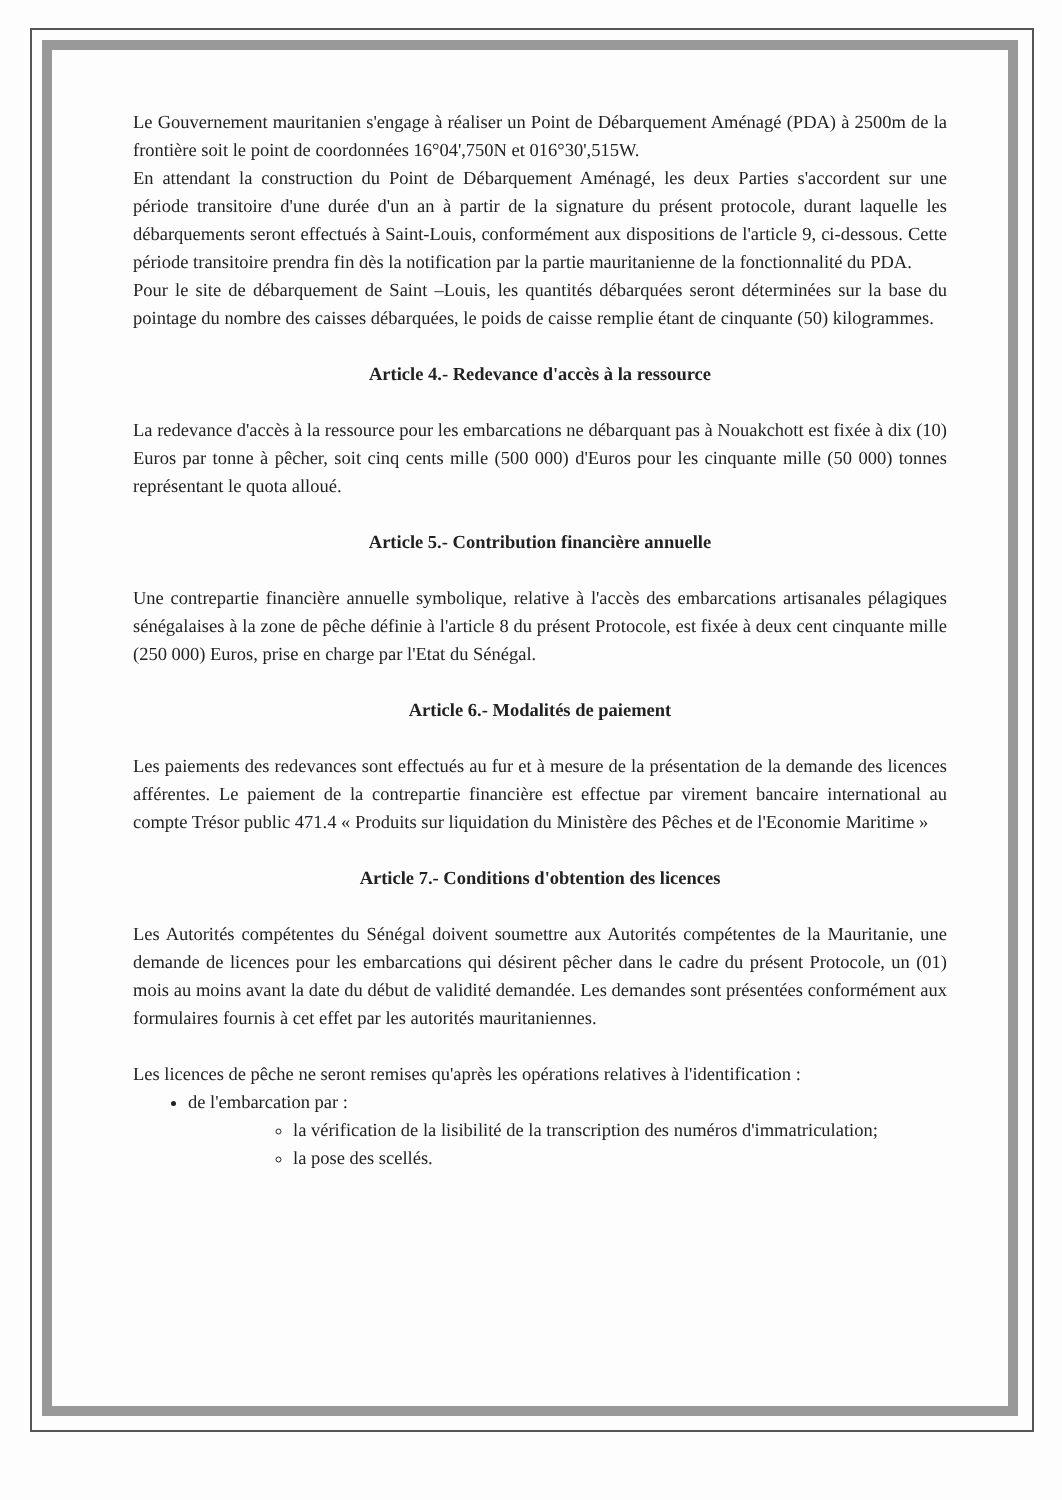Le Gouvernement mauritanien s'engage à réaliser un Point de Débarquement Aménagé (PDA) à 2500m de la frontière soit le point de coordonnées 16°04',750N et 016°30',515W.
En attendant la construction du Point de Débarquement Aménagé, les deux Parties s'accordent sur une période transitoire d'une durée d'un an à partir de la signature du présent protocole, durant laquelle les débarquements seront effectués à Saint-Louis, conformément aux dispositions de l'article 9, ci-dessous. Cette période transitoire prendra fin dès la notification par la partie mauritanienne de la fonctionnalité du PDA.
Pour le site de débarquement de Saint –Louis, les quantités débarquées seront déterminées sur la base du pointage du nombre des caisses débarquées, le poids de caisse remplie étant de cinquante (50) kilogrammes.
Article 4.- Redevance d'accès à la ressource
La redevance d'accès à la ressource pour les embarcations ne débarquant pas à Nouakchott est fixée à dix (10) Euros par tonne à pêcher, soit cinq cents mille (500 000) d'Euros pour les cinquante mille (50 000) tonnes représentant le quota alloué.
Article 5.- Contribution financière annuelle
Une contrepartie financière annuelle symbolique, relative à l'accès des embarcations artisanales pélagiques sénégalaises à la zone de pêche définie à l'article 8 du présent Protocole, est fixée à deux cent cinquante mille (250 000) Euros, prise en charge par l'Etat du Sénégal.
Article 6.- Modalités de paiement
Les paiements des redevances sont effectués au fur et à mesure de la présentation de la demande des licences afférentes. Le paiement de la contrepartie financière est effectue par virement bancaire international au compte Trésor public 471.4 « Produits sur liquidation du Ministère des Pêches et de l'Economie Maritime »
Article 7.- Conditions d'obtention des licences
Les Autorités compétentes du Sénégal doivent soumettre aux Autorités compétentes de la Mauritanie, une demande de licences pour les embarcations qui désirent pêcher dans le cadre du présent Protocole, un (01) mois au moins avant la date du début de validité demandée. Les demandes sont présentées conformément aux formulaires fournis à cet effet par les autorités mauritaniennes.
Les licences de pêche ne seront remises qu'après les opérations relatives à l'identification :
de l'embarcation par :
la vérification de la lisibilité de la transcription des numéros d'immatriculation;
la pose des scellés.